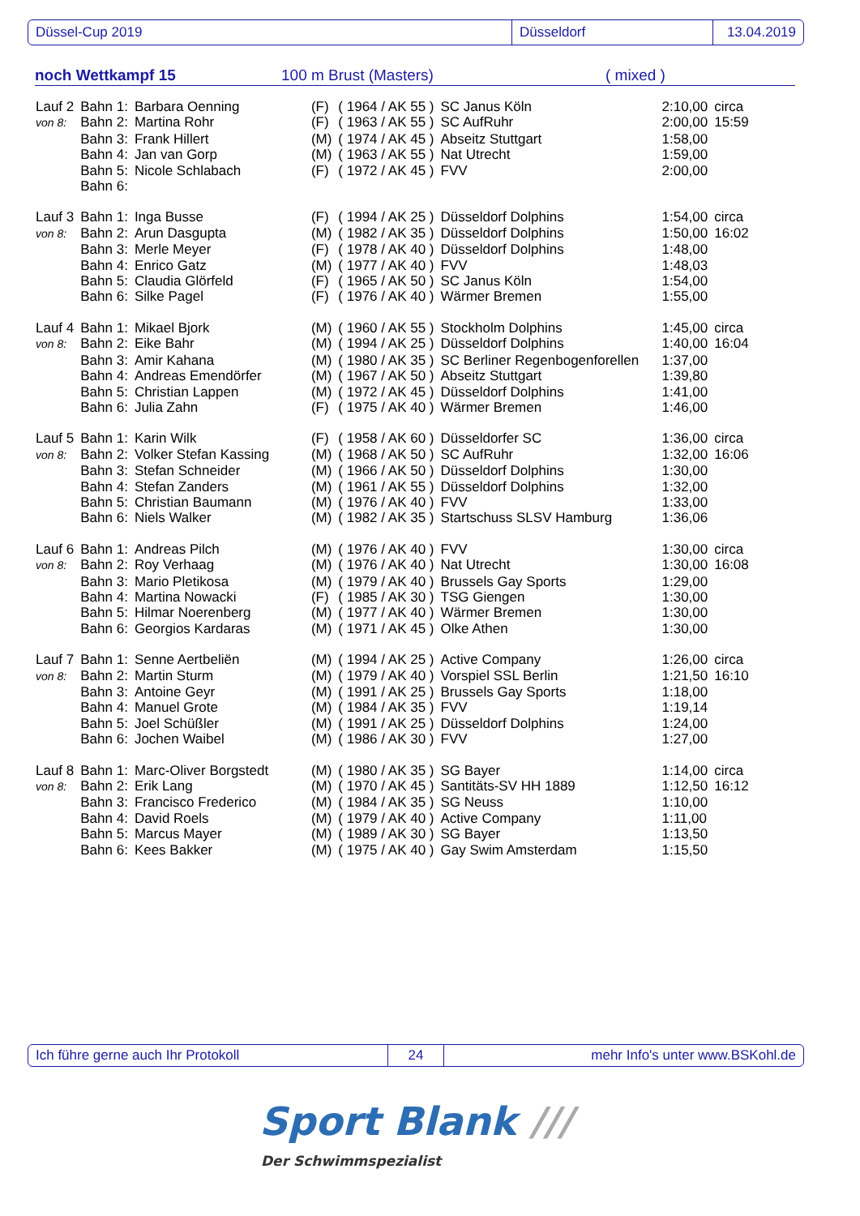Düssel-Cup 2019 Düsseldorf 13.04.2019
noch Wettkampf 15 100 m Brust (Masters) ( mixed )
| Lauf 2 | Bahn 1: | Barbara Oenning | (F) | ( 1964 / AK 55 ) | SC Janus Köln | 2:10,00 | circa |
| von 8: | Bahn 2: | Martina Rohr | (F) | ( 1963 / AK 55 ) | SC AufRuhr | 2:00,00 | 15:59 |
| | Bahn 3: | Frank Hillert | (M) | ( 1974 / AK 45 ) | Abseitz Stuttgart | 1:58,00 | |
| | Bahn 4: | Jan van Gorp | (M) | ( 1963 / AK 55 ) | Nat Utrecht | 1:59,00 | |
| | Bahn 5: | Nicole Schlabach | (F) | ( 1972 / AK 45 ) | FVV | 2:00,00 | |
| | Bahn 6: | | | | | | |
| Lauf 3 | Bahn 1: | Inga Busse | (F) | ( 1994 / AK 25 ) | Düsseldorf Dolphins | 1:54,00 | circa |
| von 8: | Bahn 2: | Arun Dasgupta | (M) | ( 1982 / AK 35 ) | Düsseldorf Dolphins | 1:50,00 | 16:02 |
| | Bahn 3: | Merle Meyer | (F) | ( 1978 / AK 40 ) | Düsseldorf Dolphins | 1:48,00 | |
| | Bahn 4: | Enrico Gatz | (M) | ( 1977 / AK 40 ) | FVV | 1:48,03 | |
| | Bahn 5: | Claudia Glörfeld | (F) | ( 1965 / AK 50 ) | SC Janus Köln | 1:54,00 | |
| | Bahn 6: | Silke Pagel | (F) | ( 1976 / AK 40 ) | Wärmer Bremen | 1:55,00 | |
| Lauf 4 | Bahn 1: | Mikael Bjork | (M) | ( 1960 / AK 55 ) | Stockholm Dolphins | 1:45,00 | circa |
| von 8: | Bahn 2: | Eike Bahr | (M) | ( 1994 / AK 25 ) | Düsseldorf Dolphins | 1:40,00 | 16:04 |
| | Bahn 3: | Amir Kahana | (M) | ( 1980 / AK 35 ) | SC Berliner Regenbogenforellen | 1:37,00 | |
| | Bahn 4: | Andreas Emendörfer | (M) | ( 1967 / AK 50 ) | Abseitz Stuttgart | 1:39,80 | |
| | Bahn 5: | Christian Lappen | (M) | ( 1972 / AK 45 ) | Düsseldorf Dolphins | 1:41,00 | |
| | Bahn 6: | Julia Zahn | (F) | ( 1975 / AK 40 ) | Wärmer Bremen | 1:46,00 | |
| Lauf 5 | Bahn 1: | Karin Wilk | (F) | ( 1958 / AK 60 ) | Düsseldorfer SC | 1:36,00 | circa |
| von 8: | Bahn 2: | Volker Stefan Kassing | (M) | ( 1968 / AK 50 ) | SC AufRuhr | 1:32,00 | 16:06 |
| | Bahn 3: | Stefan Schneider | (M) | ( 1966 / AK 50 ) | Düsseldorf Dolphins | 1:30,00 | |
| | Bahn 4: | Stefan Zanders | (M) | ( 1961 / AK 55 ) | Düsseldorf Dolphins | 1:32,00 | |
| | Bahn 5: | Christian Baumann | (M) | ( 1976 / AK 40 ) | FVV | 1:33,00 | |
| | Bahn 6: | Niels Walker | (M) | ( 1982 / AK 35 ) | Startschuss SLSV Hamburg | 1:36,06 | |
| Lauf 6 | Bahn 1: | Andreas Pilch | (M) | ( 1976 / AK 40 ) | FVV | 1:30,00 | circa |
| von 8: | Bahn 2: | Roy Verhaag | (M) | ( 1976 / AK 40 ) | Nat Utrecht | 1:30,00 | 16:08 |
| | Bahn 3: | Mario Pletikosa | (M) | ( 1979 / AK 40 ) | Brussels Gay Sports | 1:29,00 | |
| | Bahn 4: | Martina Nowacki | (F) | ( 1985 / AK 30 ) | TSG Giengen | 1:30,00 | |
| | Bahn 5: | Hilmar Noerenberg | (M) | ( 1977 / AK 40 ) | Wärmer Bremen | 1:30,00 | |
| | Bahn 6: | Georgios Kardaras | (M) | ( 1971 / AK 45 ) | Olke Athen | 1:30,00 | |
| Lauf 7 | Bahn 1: | Senne Aertbeliën | (M) | ( 1994 / AK 25 ) | Active Company | 1:26,00 | circa |
| von 8: | Bahn 2: | Martin Sturm | (M) | ( 1979 / AK 40 ) | Vorspiel SSL Berlin | 1:21,50 | 16:10 |
| | Bahn 3: | Antoine Geyr | (M) | ( 1991 / AK 25 ) | Brussels Gay Sports | 1:18,00 | |
| | Bahn 4: | Manuel Grote | (M) | ( 1984 / AK 35 ) | FVV | 1:19,14 | |
| | Bahn 5: | Joel Schüßler | (M) | ( 1991 / AK 25 ) | Düsseldorf Dolphins | 1:24,00 | |
| | Bahn 6: | Jochen Waibel | (M) | ( 1986 / AK 30 ) | FVV | 1:27,00 | |
| Lauf 8 | Bahn 1: | Marc-Oliver Borgstedt | (M) | ( 1980 / AK 35 ) | SG Bayer | 1:14,00 | circa |
| von 8: | Bahn 2: | Erik Lang | (M) | ( 1970 / AK 45 ) | Santitäts-SV HH 1889 | 1:12,50 | 16:12 |
| | Bahn 3: | Francisco Frederico | (M) | ( 1984 / AK 35 ) | SG Neuss | 1:10,00 | |
| | Bahn 4: | David Roels | (M) | ( 1979 / AK 40 ) | Active Company | 1:11,00 | |
| | Bahn 5: | Marcus Mayer | (M) | ( 1989 / AK 30 ) | SG Bayer | 1:13,50 | |
| | Bahn 6: | Kees Bakker | (M) | ( 1975 / AK 40 ) | Gay Swim Amsterdam | 1:15,50 | |
Ich führe gerne auch Ihr Protokoll 24 mehr Info's unter www.BSKohl.de
Sport Blank ///
Der Schwimmspezialist